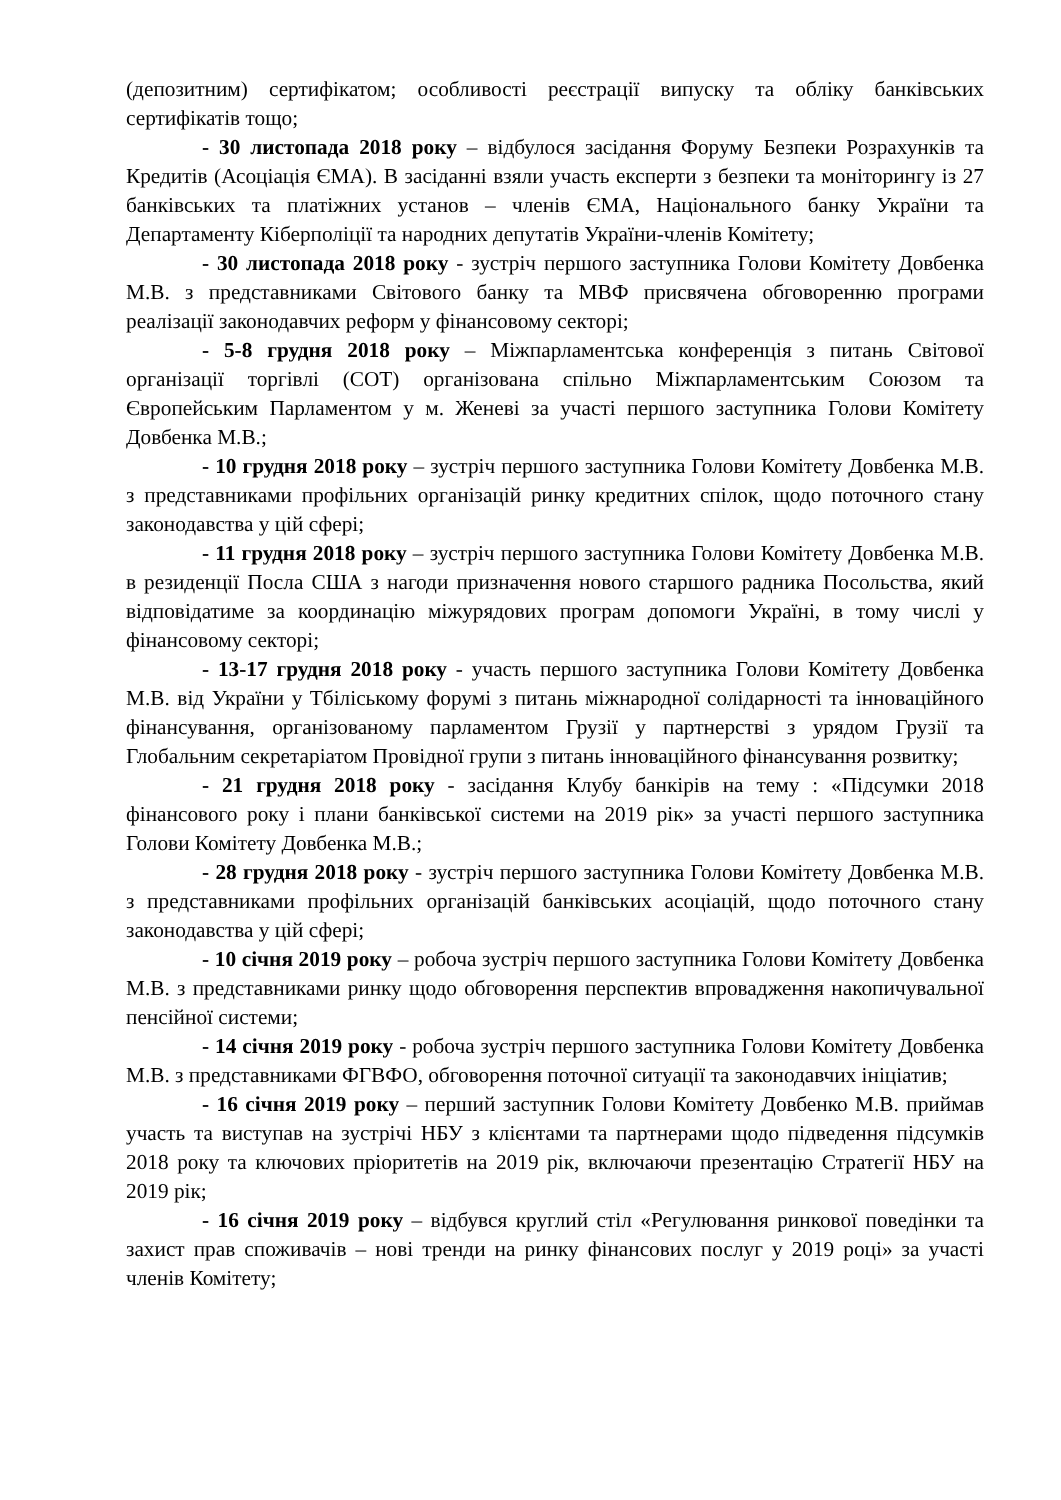(депозитним) сертифікатом; особливості реєстрації випуску та обліку банківських сертифікатів тощо;
- 30 листопада 2018 року – відбулося засідання Форуму Безпеки Розрахунків та Кредитів (Асоціація ЄМА). В засіданні взяли участь експерти з безпеки та моніторингу із 27 банківських та платіжних установ – членів ЄМА, Національного банку України та Департаменту Кіберполіції та народних депутатів України-членів Комітету;
- 30 листопада 2018 року - зустріч першого заступника Голови Комітету Довбенка М.В. з представниками Світового банку та МВФ присвячена обговоренню програми реалізації законодавчих реформ у фінансовому секторі;
- 5-8 грудня 2018 року – Міжпарламентська конференція з питань Світової організації торгівлі (СОТ) організована спільно Міжпарламентським Союзом та Європейським Парламентом у м. Женеві за участі першого заступника Голови Комітету Довбенка М.В.;
- 10 грудня 2018 року – зустріч першого заступника Голови Комітету Довбенка М.В. з представниками профільних організацій ринку кредитних спілок, щодо поточного стану законодавства у цій сфері;
- 11 грудня 2018 року – зустріч першого заступника Голови Комітету Довбенка М.В. в резиденції Посла США з нагоди призначення нового старшого радника Посольства, який відповідатиме за координацію міжурядових програм допомоги Україні, в тому числі у фінансовому секторі;
- 13-17 грудня 2018 року - участь першого заступника Голови Комітету Довбенка М.В. від України у Тбіліському форумі з питань міжнародної солідарності та інноваційного фінансування, організованому парламентом Грузії у партнерстві з урядом Грузії та Глобальним секретаріатом Провідної групи з питань інноваційного фінансування розвитку;
- 21 грудня 2018 року - засідання Клубу банкірів на тему : «Підсумки 2018 фінансового року і плани банківської системи на 2019 рік» за участі першого заступника Голови Комітету Довбенка М.В.;
- 28 грудня 2018 року - зустріч першого заступника Голови Комітету Довбенка М.В. з представниками профільних організацій банківських асоціацій, щодо поточного стану законодавства у цій сфері;
- 10 січня 2019 року – робоча зустріч першого заступника Голови Комітету Довбенка М.В. з представниками ринку щодо обговорення перспектив впровадження накопичувальної пенсійної системи;
- 14 січня 2019 року - робоча зустріч першого заступника Голови Комітету Довбенка М.В. з представниками ФГВФО, обговорення поточної ситуації та законодавчих ініціатив;
- 16 січня 2019 року – перший заступник Голови Комітету Довбенко М.В. приймав участь та виступав на зустрічі НБУ з клієнтами та партнерами щодо підведення підсумків 2018 року та ключових пріоритетів на 2019 рік, включаючи презентацію Стратегії НБУ на 2019 рік;
- 16 січня 2019 року – відбувся круглий стіл «Регулювання ринкової поведінки та захист прав споживачів – нові тренди на ринку фінансових послуг у 2019 році» за участі членів Комітету;